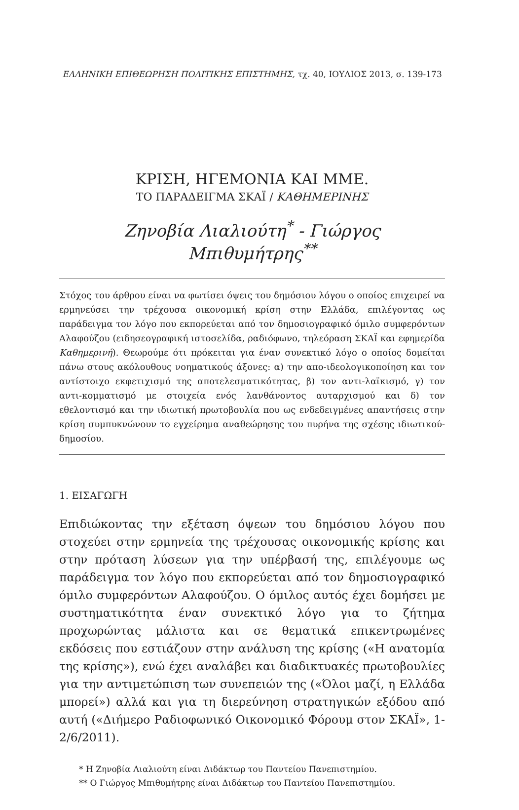ΕΛΛΗΝΙΚΗ ΕΠΙΘΕΩΡΗΣΗ ΠΟΛΙΤΙΚΗΣ ΕΠΙΣΤΗΜΗΣ, τχ. 40, ΙΟΥΛΙΟΣ 2013, σ. 139-173
ΚΡΙΣΗ, ΗΓΕΜΟΝΙΑ ΚΑΙ ΜΜΕ.
ΤΟ ΠΑΡΑΔΕΙΓΜΑ ΣΚΑΪ / ΚΑΘΗΜΕΡΙΝΗΣ
Ζηνοβία Λιαλιούτη<sup>*</sup> - Γιώργος Μπιθυμήτρης<sup>**</sup>
Στόχος του άρθρου είναι να φωτίσει όψεις του δημόσιου λόγου ο οποίος επιχειρεί να ερμηνεύσει την τρέχουσα οικονομική κρίση στην Ελλάδα, επιλέγοντας ως παράδειγμα τον λόγο που εκπορεύεται από τον δημοσιογραφικό όμιλο συμφερόντων Αλαφούζου (ειδησεογραφική ιστοσελίδα, ραδιόφωνο, τηλεόραση ΣΚΑΪ και εφημερίδα Καθημερινή). Θεωρούμε ότι πρόκειται για έναν συνεκτικό λόγο ο οποίος δομείται πάνω στους ακόλουθους νοηματικούς άξονες: α) την απο-ιδεολογικοποίηση και τον αντίστοιχο εκφετιχισμό της αποτελεσματικότητας, β) τον αντι-λαϊκισμό, γ) τον αντι-κομματισμό με στοιχεία ενός λανθάνοντος αυταρχισμού και δ) τον εθελοντισμό και την ιδιωτική πρωτοβουλία που ως ενδεδειγμένες απαντήσεις στην κρίση συμπυκνώνουν το εγχείρημα αναθεώρησης του πυρήνα της σχέσης ιδιωτικού-δημοσίου.
1. ΕΙΣΑΓΩΓΗ
Επιδιώκοντας την εξέταση όψεων του δημόσιου λόγου που στοχεύει στην ερμηνεία της τρέχουσας οικονομικής κρίσης και στην πρόταση λύσεων για την υπέρβασή της, επιλέγουμε ως παράδειγμα τον λόγο που εκπορεύεται από τον δημοσιογραφικό όμιλο συμφερόντων Αλαφούζου. Ο όμιλος αυτός έχει δομήσει με συστηματικότητα έναν συνεκτικό λόγο για το ζήτημα προχωρώντας μάλιστα και σε θεματικά επικεντρωμένες εκδόσεις που εστιάζουν στην ανάλυση της κρίσης («Η ανατομία της κρίσης»), ενώ έχει αναλάβει και διαδικτυακές πρωτοβουλίες για την αντιμετώπιση των συνεπειών της («Όλοι μαζί, η Ελλάδα μπορεί») αλλά και για τη διερεύνηση στρατηγικών εξόδου από αυτή («Διήμερο Ραδιοφωνικό Οικονομικό Φόρουμ στον ΣΚΑΪ», 1-2/6/2011).
* Η Ζηνοβία Λιαλιούτη είναι Διδάκτωρ του Παντείου Πανεπιστημίου.
** Ο Γιώργος Μπιθυμήτρης είναι Διδάκτωρ του Παντείου Πανεπιστημίου.